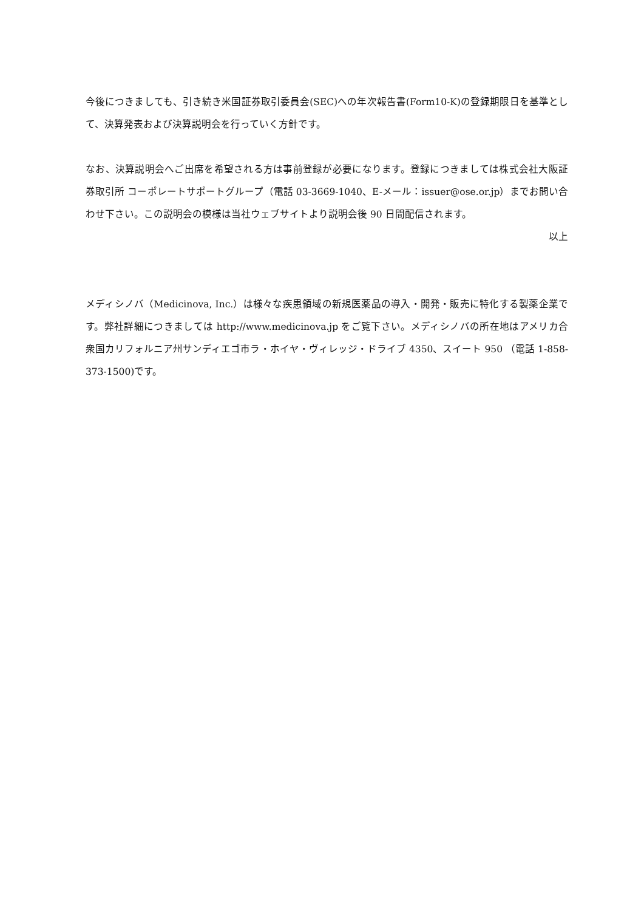今後につきましても、引き続き米国証券取引委員会(SEC)への年次報告書(Form10-K)の登録期限日を基準として、決算発表および決算説明会を行っていく方針です。
なお、決算説明会へご出席を希望される方は事前登録が必要になります。登録につきましては株式会社大阪証券取引所 コーポレートサポートグループ（電話 03-3669-1040、E-メール：issuer@ose.or.jp）までお問い合わせ下さい。この説明会の模様は当社ウェブサイトより説明会後 90 日間配信されます。
以上
メディシノバ（Medicinova, Inc.）は様々な疾患領域の新規医薬品の導入・開発・販売に特化する製薬企業です。弊社詳細につきましては http://www.medicinova.jp をご覧下さい。メディシノバの所在地はアメリカ合衆国カリフォルニア州サンディエゴ市ラ・ホイヤ・ヴィレッジ・ドライブ 4350、スイート 950 （電話 1-858-373-1500)です。